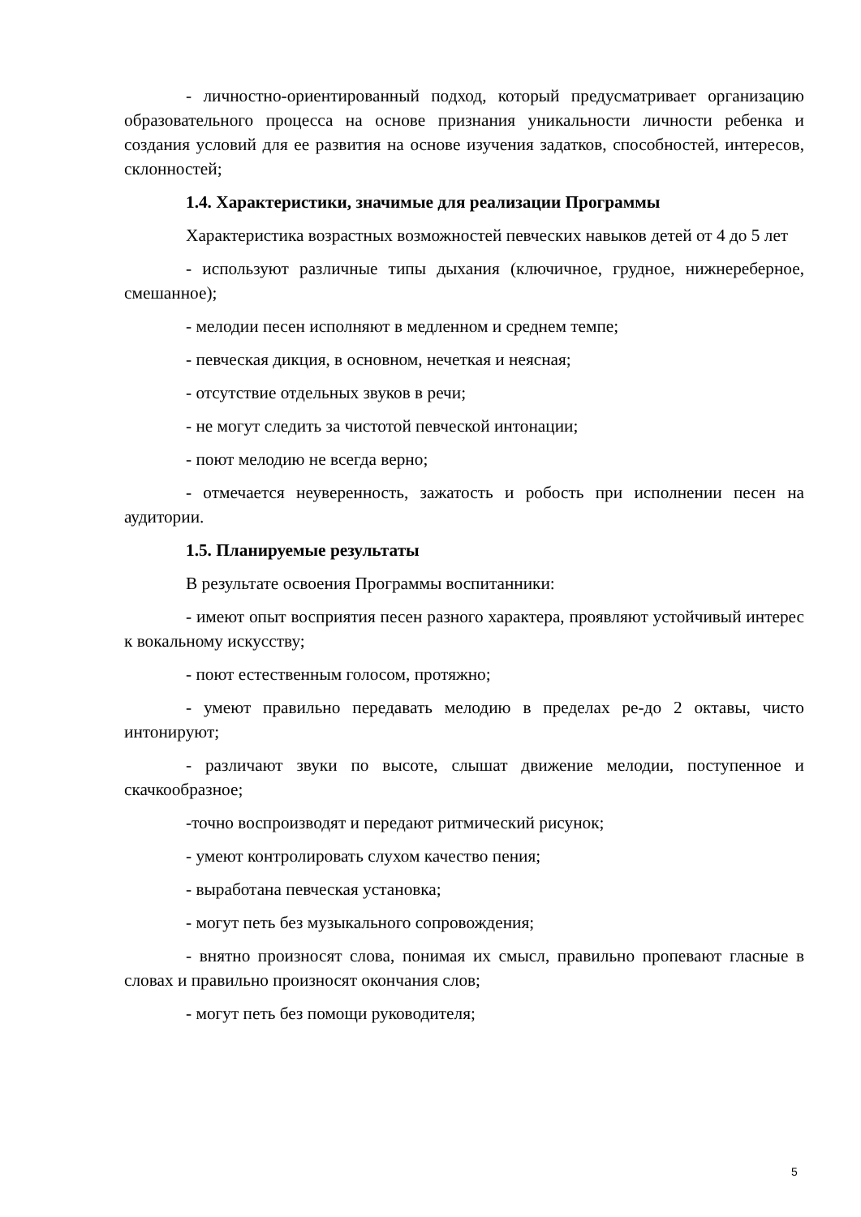- личностно-ориентированный подход, который предусматривает организацию образовательного процесса на основе признания уникальности личности ребенка и создания условий для ее развития на основе изучения задатков, способностей, интересов, склонностей;
1.4. Характеристики, значимые для реализации Программы
Характеристика возрастных возможностей певческих навыков детей от 4 до 5 лет
- используют различные типы дыхания (ключичное, грудное, нижнереберное, смешанное);
- мелодии песен исполняют в медленном и среднем темпе;
- певческая дикция, в основном, нечеткая и неясная;
- отсутствие отдельных звуков в речи;
- не могут следить за чистотой певческой интонации;
- поют мелодию не всегда верно;
- отмечается неуверенность, зажатость и робость при исполнении песен на аудитории.
1.5. Планируемые результаты
В результате освоения Программы воспитанники:
- имеют опыт восприятия песен разного характера, проявляют устойчивый интерес к вокальному искусству;
- поют естественным голосом, протяжно;
- умеют правильно передавать мелодию в пределах ре-до 2 октавы, чисто интонируют;
- различают звуки по высоте, слышат движение мелодии, поступенное и скачкообразное;
-точно воспроизводят и передают ритмический рисунок;
- умеют контролировать слухом качество пения;
- выработана певческая установка;
- могут петь без музыкального сопровождения;
- внятно произносят слова, понимая их смысл, правильно пропевают гласные в словах и правильно произносят окончания слов;
- могут петь без помощи руководителя;
5